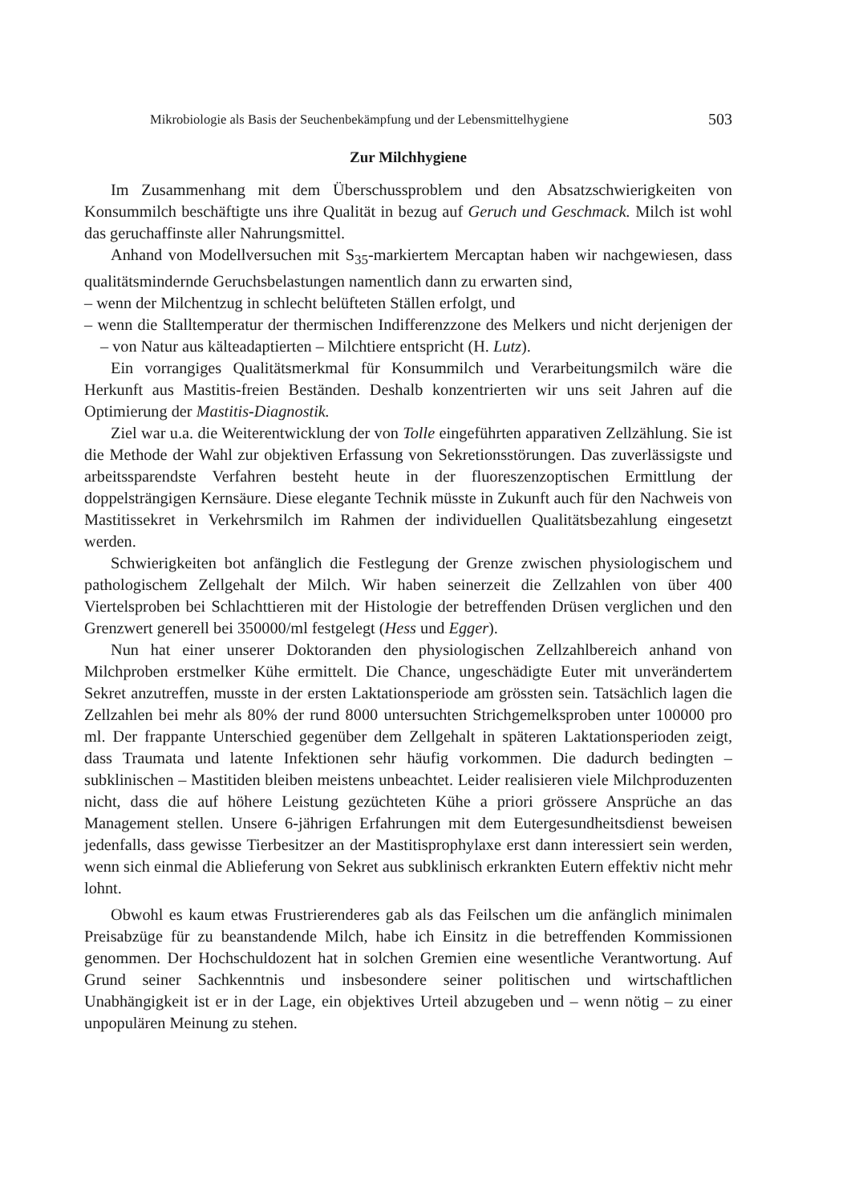Mikrobiologie als Basis der Seuchenbekämpfung und der Lebensmittelhygiene 503
Zur Milchhygiene
Im Zusammenhang mit dem Überschussproblem und den Absatzschwierigkeiten von Konsummilch beschäftigte uns ihre Qualität in bezug auf Geruch und Geschmack. Milch ist wohl das geruchaffinste aller Nahrungsmittel.
Anhand von Modellversuchen mit S<sub>35</sub>-markiertem Mercaptan haben wir nachgewiesen, dass qualitätsmindernde Geruchsbelastungen namentlich dann zu erwarten sind,
– wenn der Milchentzug in schlecht belüfteten Ställen erfolgt, und
– wenn die Stalltemperatur der thermischen Indifferenzzone des Melkers und nicht derjenigen der – von Natur aus kälteadaptierten – Milchtiere entspricht (H. Lutz).
Ein vorrangiges Qualitätsmerkmal für Konsummilch und Verarbeitungsmilch wäre die Herkunft aus Mastitis-freien Beständen. Deshalb konzentrierten wir uns seit Jahren auf die Optimierung der Mastitis-Diagnostik.
Ziel war u.a. die Weiterentwicklung der von Tolle eingeführten apparativen Zellzählung. Sie ist die Methode der Wahl zur objektiven Erfassung von Sekretionsstörungen. Das zuverlässigste und arbeitssparendste Verfahren besteht heute in der fluoreszenzoptischen Ermittlung der doppelsträngigen Kernsäure. Diese elegante Technik müsste in Zukunft auch für den Nachweis von Mastitissekret in Verkehrsmilch im Rahmen der individuellen Qualitätsbezahlung eingesetzt werden.
Schwierigkeiten bot anfänglich die Festlegung der Grenze zwischen physiologischem und pathologischem Zellgehalt der Milch. Wir haben seinerzeit die Zellzahlen von über 400 Viertelsproben bei Schlachttieren mit der Histologie der betreffenden Drüsen verglichen und den Grenzwert generell bei 350000/ml festgelegt (Hess und Egger).
Nun hat einer unserer Doktoranden den physiologischen Zellzahlbereich anhand von Milchproben erstmelker Kühe ermittelt. Die Chance, ungeschädigte Euter mit unverändertem Sekret anzutreffen, musste in der ersten Laktationsperiode am grössten sein. Tatsächlich lagen die Zellzahlen bei mehr als 80% der rund 8000 untersuchten Strichgemelksproben unter 100000 pro ml. Der frappante Unterschied gegenüber dem Zellgehalt in späteren Laktationsperioden zeigt, dass Traumata und latente Infektionen sehr häufig vorkommen. Die dadurch bedingten – subklinischen – Mastitiden bleiben meistens unbeachtet. Leider realisieren viele Milchproduzenten nicht, dass die auf höhere Leistung gezüchteten Kühe a priori grössere Ansprüche an das Management stellen. Unsere 6-jährigen Erfahrungen mit dem Eutergesundheitsdienst beweisen jedenfalls, dass gewisse Tierbesitzer an der Mastitisprophylaxe erst dann interessiert sein werden, wenn sich einmal die Ablieferung von Sekret aus subklinisch erkrankten Eutern effektiv nicht mehr lohnt.
Obwohl es kaum etwas Frustrierenderes gab als das Feilschen um die anfänglich minimalen Preisabzüge für zu beanstandende Milch, habe ich Einsitz in die betreffenden Kommissionen genommen. Der Hochschuldozent hat in solchen Gremien eine wesentliche Verantwortung. Auf Grund seiner Sachkenntnis und insbesondere seiner politischen und wirtschaftlichen Unabhängigkeit ist er in der Lage, ein objektives Urteil abzugeben und – wenn nötig – zu einer unpopulären Meinung zu stehen.